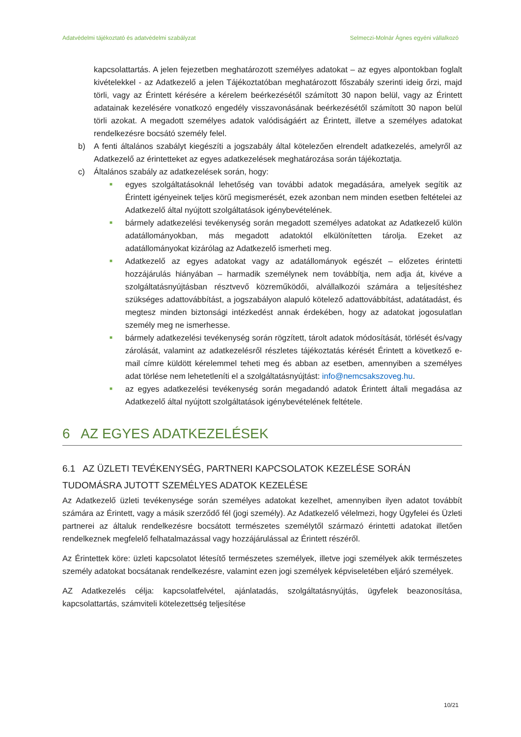Adatvédelmi tájékoztató és adatvédelmi szabályzat Selmeczi-Molnár Ágnes egyéni vállalkozó
kapcsolattartás. A jelen fejezetben meghatározott személyes adatokat – az egyes alpontokban foglalt kivételekkel - az Adatkezelő a jelen Tájékoztatóban meghatározott főszabály szerinti ideig őrzi, majd törli, vagy az Érintett kérésére a kérelem beérkezésétől számított 30 napon belül, vagy az Érintett adatainak kezelésére vonatkozó engedély visszavonásának beérkezésétől számított 30 napon belül törli azokat. A megadott személyes adatok valódiságáért az Érintett, illetve a személyes adatokat rendelkezésre bocsátó személy felel.
b) A fenti általános szabályt kiegészíti a jogszabály által kötelezően elrendelt adatkezelés, amelyről az Adatkezelő az érintetteket az egyes adatkezelések meghatározása során tájékoztatja.
c) Általános szabály az adatkezelések során, hogy:
■
egyes szolgáltatásoknál lehetőség van további adatok megadására, amelyek segítik az Érintett igényeinek teljes körű megismerését, ezek azonban nem minden esetben feltételei az Adatkezelő által nyújtott szolgáltatások igénybevételének.
■
bármely adatkezelési tevékenység során megadott személyes adatokat az Adatkezelő külön adatállományokban, más megadott adatoktól elkülönítetten tárolja. Ezeket az adatállományokat kizárólag az Adatkezelő ismerheti meg.
■
Adatkezelő az egyes adatokat vagy az adatállományok egészét – előzetes érintetti hozzájárulás hiányában – harmadik személynek nem továbbítja, nem adja át, kivéve a szolgáltatásnyújtásban résztvevő közreműködői, alvállalkozói számára a teljesítéshez szükséges adattovábbítást, a jogszabályon alapuló kötelező adattovábbítást, adatátadást, és megtesz minden biztonsági intézkedést annak érdekében, hogy az adatokat jogosulatlan személy meg ne ismerhesse.
■
bármely adatkezelési tevékenység során rögzített, tárolt adatok módosítását, törlését és/vagy zárolását, valamint az adatkezelésről részletes tájékoztatás kérését Érintett a következő e-mail címre küldött kérelemmel teheti meg és abban az esetben, amennyiben a személyes adat törlése nem lehetetleníti el a szolgáltatásnyújtást: info@nemcsakszoveg.hu.
■
az egyes adatkezelési tevékenység során megadandó adatok Érintett általi megadása az Adatkezelő által nyújtott szolgáltatások igénybevételének feltétele.
6 AZ EGYES ADATKEZELÉSEK
6.1 AZ ÜZLETI TEVÉKENYSÉG, PARTNERI KAPCSOLATOK KEZELÉSE SORÁN TUDOMÁSRA JUTOTT SZEMÉLYES ADATOK KEZELÉSE
Az Adatkezelő üzleti tevékenysége során személyes adatokat kezelhet, amennyiben ilyen adatot továbbít számára az Érintett, vagy a másik szerződő fél (jogi személy). Az Adatkezelő vélelmezi, hogy Ügyfelei és Üzleti partnerei az általuk rendelkezésre bocsátott természetes személytől származó érintetti adatokat illetően rendelkeznek megfelelő felhatalmazással vagy hozzájárulással az Érintett részéről.
Az Érintettek köre: üzleti kapcsolatot létesítő természetes személyek, illetve jogi személyek akik természetes személy adatokat bocsátanak rendelkezésre, valamint ezen jogi személyek képviseletében eljáró személyek.
AZ Adatkezelés célja: kapcsolatfelvétel, ajánlatadás, szolgáltatásnyújtás, ügyfelek beazonosítása, kapcsolattartás, számviteli kötelezettség teljesítése
10/21